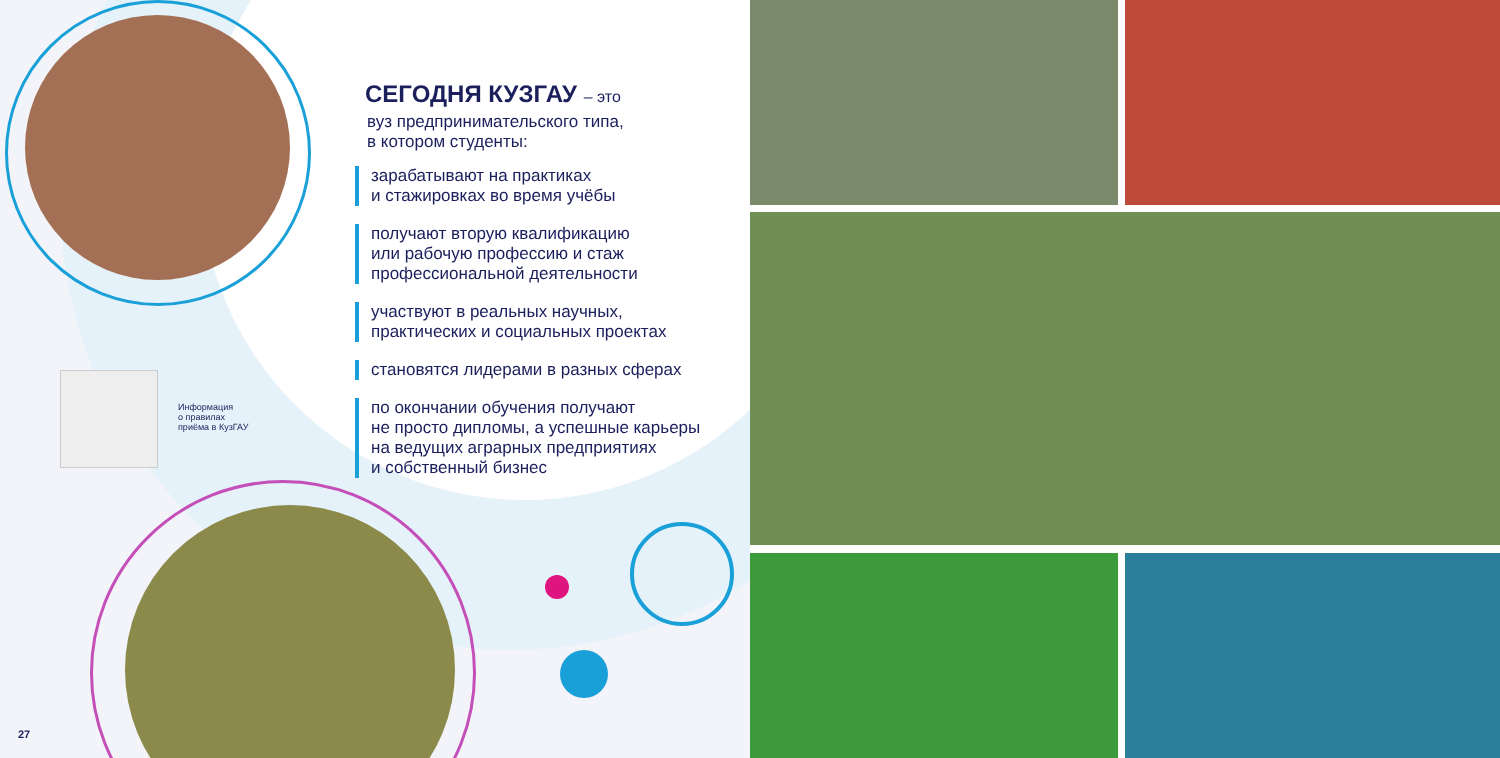СЕГОДНЯ КУЗГАУ – это
вуз предпринимательского типа,
в котором студенты:
зарабатывают на практиках
и стажировках во время учёбы
получают вторую квалификацию
или рабочую профессию и стаж
профессиональной деятельности
участвуют в реальных научных,
практических и социальных проектах
становятся лидерами в разных сферах
по окончании обучения получают
не просто дипломы, а успешные карьеры
на ведущих аграрных предприятиях
и собственный бизнес
Информация
о правилах
приёма в КузГАУ
27